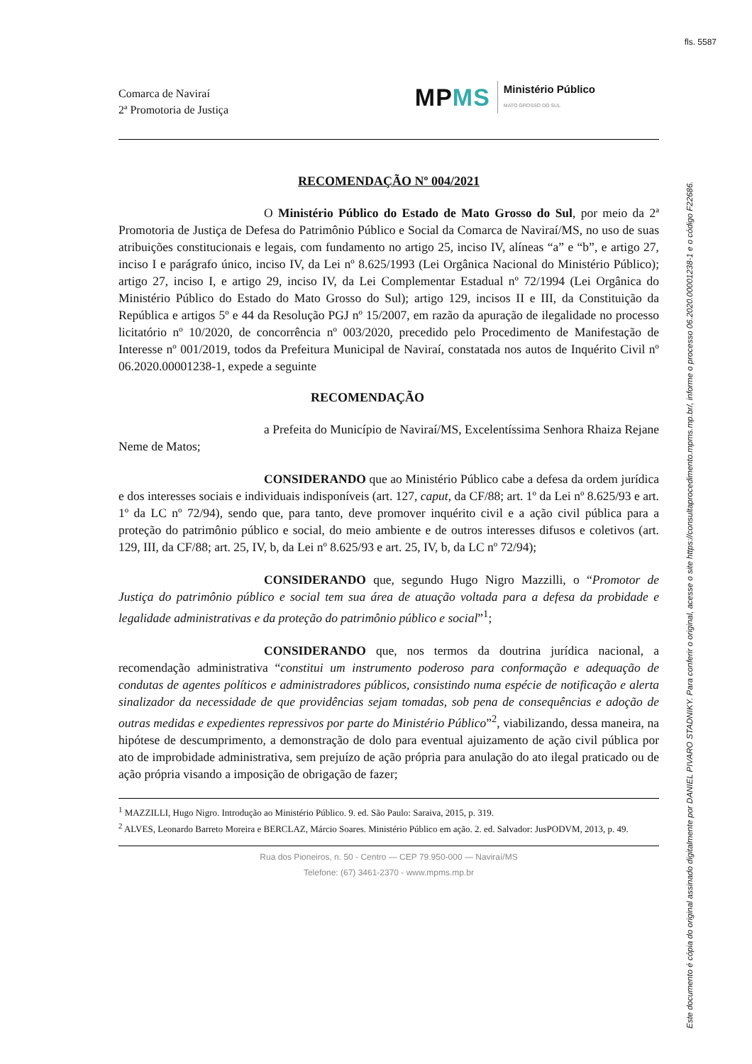fls. 5587
Comarca de Naviraí
2ª Promotoria de Justiça
MPMS
Ministério Público
MATO GROSSO DO SUL
RECOMENDAÇÃO Nº 004/2021
O Ministério Público do Estado de Mato Grosso do Sul, por meio da 2ª Promotoria de Justiça de Defesa do Patrimônio Público e Social da Comarca de Naviraí/MS, no uso de suas atribuições constitucionais e legais, com fundamento no artigo 25, inciso IV, alíneas “a” e “b”, e artigo 27, inciso I e parágrafo único, inciso IV, da Lei nº 8.625/1993 (Lei Orgânica Nacional do Ministério Público); artigo 27, inciso I, e artigo 29, inciso IV, da Lei Complementar Estadual nº 72/1994 (Lei Orgânica do Ministério Público do Estado do Mato Grosso do Sul); artigo 129, incisos II e III, da Constituição da República e artigos 5º e 44 da Resolução PGJ nº 15/2007, em razão da apuração de ilegalidade no processo licitatório nº 10/2020, de concorrência nº 003/2020, precedido pelo Procedimento de Manifestação de Interesse nº 001/2019, todos da Prefeitura Municipal de Naviraí, constatada nos autos de Inquérito Civil nº 06.2020.00001238-1, expede a seguinte
RECOMENDAÇÃO
a Prefeita do Município de Naviraí/MS, Excelentíssima Senhora Rhaiza Rejane Neme de Matos;
CONSIDERANDO que ao Ministério Público cabe a defesa da ordem jurídica e dos interesses sociais e individuais indisponíveis (art. 127, caput, da CF/88; art. 1º da Lei nº 8.625/93 e art. 1º da LC nº 72/94), sendo que, para tanto, deve promover inquérito civil e a ação civil pública para a proteção do patrimônio público e social, do meio ambiente e de outros interesses difusos e coletivos (art. 129, III, da CF/88; art. 25, IV, b, da Lei nº 8.625/93 e art. 25, IV, b, da LC nº 72/94);
CONSIDERANDO que, segundo Hugo Nigro Mazzilli, o “Promotor de Justiça do patrimônio público e social tem sua área de atuação voltada para a defesa da probidade e legalidade administrativas e da proteção do patrimônio público e social”<sup>1</sup>;
CONSIDERANDO que, nos termos da doutrina jurídica nacional, a recomendação administrativa “constitui um instrumento poderoso para conformação e adequação de condutas de agentes políticos e administradores públicos, consistindo numa espécie de notificação e alerta sinalizador da necessidade de que providências sejam tomadas, sob pena de consequências e adoção de outras medidas e expedientes repressivos por parte do Ministério Público”<sup>2</sup>, viabilizando, dessa maneira, na hipótese de descumprimento, a demonstração de dolo para eventual ajuizamento de ação civil pública por ato de improbidade administrativa, sem prejuízo de ação própria para anulação do ato ilegal praticado ou de ação própria visando a imposição de obrigação de fazer;
<sup>1</sup> MAZZILLI, Hugo Nigro. Introdução ao Ministério Público. 9. ed. São Paulo: Saraiva, 2015, p. 319.
<sup>2</sup> ALVES, Leonardo Barreto Moreira e BERCLAZ, Márcio Soares. Ministério Público em ação. 2. ed. Salvador: JusPODVM, 2013, p. 49.
Rua dos Pioneiros, n. 50 - Centro — CEP 79.950-000 — Naviraí/MS
Telefone: (67) 3461-2370 - www.mpms.mp.br
Este documento é cópia do original assinado digitalmente por DANIEL PIVARO STADNIKY. Para conferir o original, acesse o site https://consultaprocedimento.mpms.mp.br/, informe o processo 06.2020.00001238-1 e o código F22686.